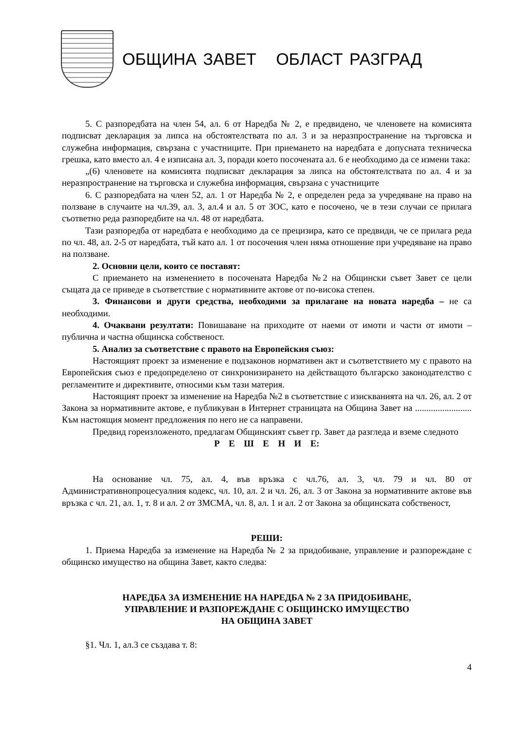ОБЩИНА ЗАВЕТ ОБЛАСТ РАЗГРАД
5. С разпоредбата на член 54, ал. 6 от Наредба № 2, е предвидено, че членовете на комисията подписват декларация за липса на обстоятелствата по ал. 3 и за неразпространение на търговска и служебна информация, свързана с участниците. При приемането на наредбата е допусната техническа грешка, като вместо ал. 4 е изписана ал. 3, поради което посочената ал. 6 е необходимо да се измени така:
„(6) членовете на комисията подписват декларация за липса на обстоятелствата по ал. 4 и за неразпространение на търговска и служебна информация, свързана с участниците
6. С разпоредбата на член 52, ал. 1 от Наредба № 2, е определен реда за учредяване на право на ползване в случаите на чл.39, ал. 3, ал.4 и ал. 5 от ЗОС, като е посочено, че в тези случаи се прилага съответно реда разпоредбите на чл. 48 от наредбата.
Тази разпоредба от наредбата е необходимо да се прецизира, като се предвиди, че се прилага реда по чл. 48, ал. 2-5 от наредбата, тъй като ал. 1 от посочения член няма отношение при учредяване на право на ползване.
2. Основни цели, които се поставят:
С приемането на изменението в посочената Наредба №2 на Общински съвет Завет се цели същата да се приведе в съответствие с нормативните актове от по-висока степен.
3. Финансови и други средства, необходими за прилагане на новата наредба – не са необходими.
4. Очаквани резултати: Повишаване на приходите от наеми от имоти и части от имоти – публична и частна общинска собственост.
5. Анализ за съответствие с правото на Европейския съюз:
Настоящият проект за изменение е подзаконов нормативен акт и съответствието му с правото на Европейския съюз е предопределено от синхронизирането на действащото българско законодателство с регламентите и директивите, относими към тази материя.
Настоящият проект за изменение на Наредба №2 в съответствие с изискванията на чл. 26, ал. 2 от Закона за нормативните актове, е публикуван в Интернет страницата на Община Завет на ......................... Към настоящия момент предложения по него не са направени.
Предвид гореизложеното, предлагам Общинският съвет гр. Завет да разгледа и вземе следното
Р Е Ш Е Н И Е:
На основание чл. 75, ал. 4, във връзка с чл.76, ал. 3, чл. 79 и чл. 80 от Административнопроцесуалния кодекс, чл. 10, ал. 2 и чл. 26, ал. 3 от Закона за нормативните актове във връзка с чл. 21, ал. 1, т. 8 и ал. 2 от ЗМСМА, чл. 8, ал. 1 и ал. 2 от Закона за общинската собственост,
РЕШИ:
1. Приема Наредба за изменение на Наредба № 2 за придобиване, управление и разпореждане с общинско имущество на община Завет, както следва:
НАРЕДБА ЗА ИЗМЕНЕНИЕ НА НАРЕДБА № 2 ЗА ПРИДОБИВАНЕ,
УПРАВЛЕНИЕ И РАЗПОРЕЖДАНЕ С ОБЩИНСКО ИМУЩЕСТВО
НА ОБЩИНА ЗАВЕТ
§1. Чл. 1, ал.3 се създава т. 8:
4